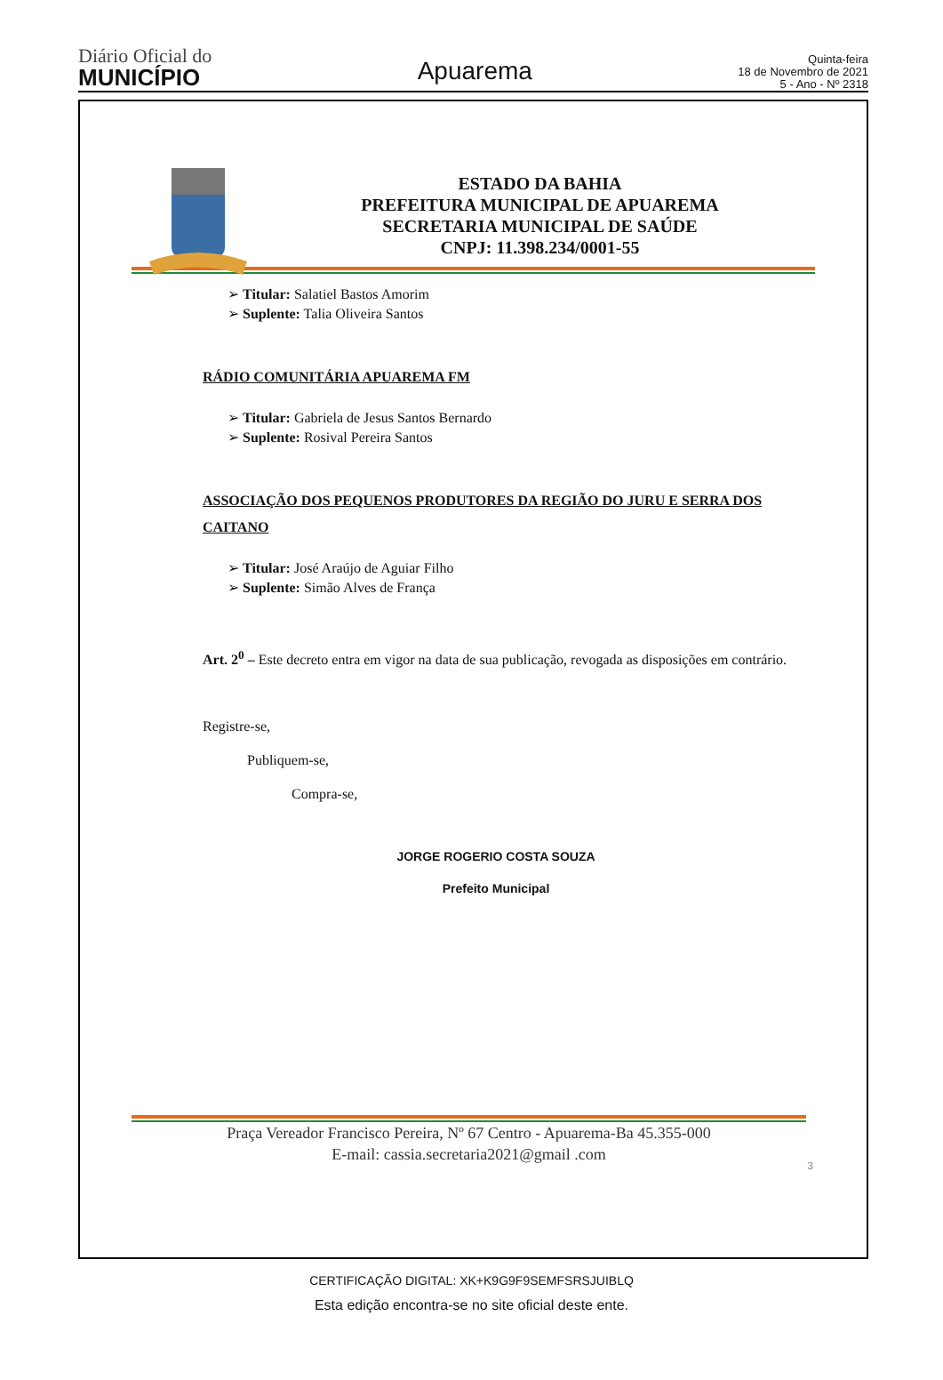Diário Oficial do
MUNICÍPIO
Apuarema
Quinta-feira
18 de Novembro de 2021
5 - Ano - Nº 2318
ESTADO DA BAHIA
PREFEITURA MUNICIPAL DE APUAREMA
SECRETARIA MUNICIPAL DE SAÚDE
CNPJ: 11.398.234/0001-55
➢ Titular: Salatiel Bastos Amorim
➢ Suplente: Talia Oliveira Santos
RÁDIO COMUNITÁRIA APUAREMA FM
➢ Titular: Gabriela de Jesus Santos Bernardo
➢ Suplente: Rosival Pereira Santos
ASSOCIAÇÃO DOS PEQUENOS PRODUTORES DA REGIÃO DO JURU E SERRA DOS CAITANO
➢ Titular: José Araújo de Aguiar Filho
➢ Suplente: Simão Alves de França
Art. 2<sup>0</sup> – Este decreto entra em vigor na data de sua publicação, revogada as disposições em contrário.
Registre-se,
Publiquem-se,
Compra-se,
JORGE ROGERIO COSTA SOUZA
Prefeito Municipal
Praça Vereador Francisco Pereira, Nº 67 Centro - Apuarema-Ba 45.355-000
E-mail: cassia.secretaria2021@gmail .com
3
CERTIFICAÇÃO DIGITAL: XK+K9G9F9SEMFSRSJUIBLQ
Esta edição encontra-se no site oficial deste ente.